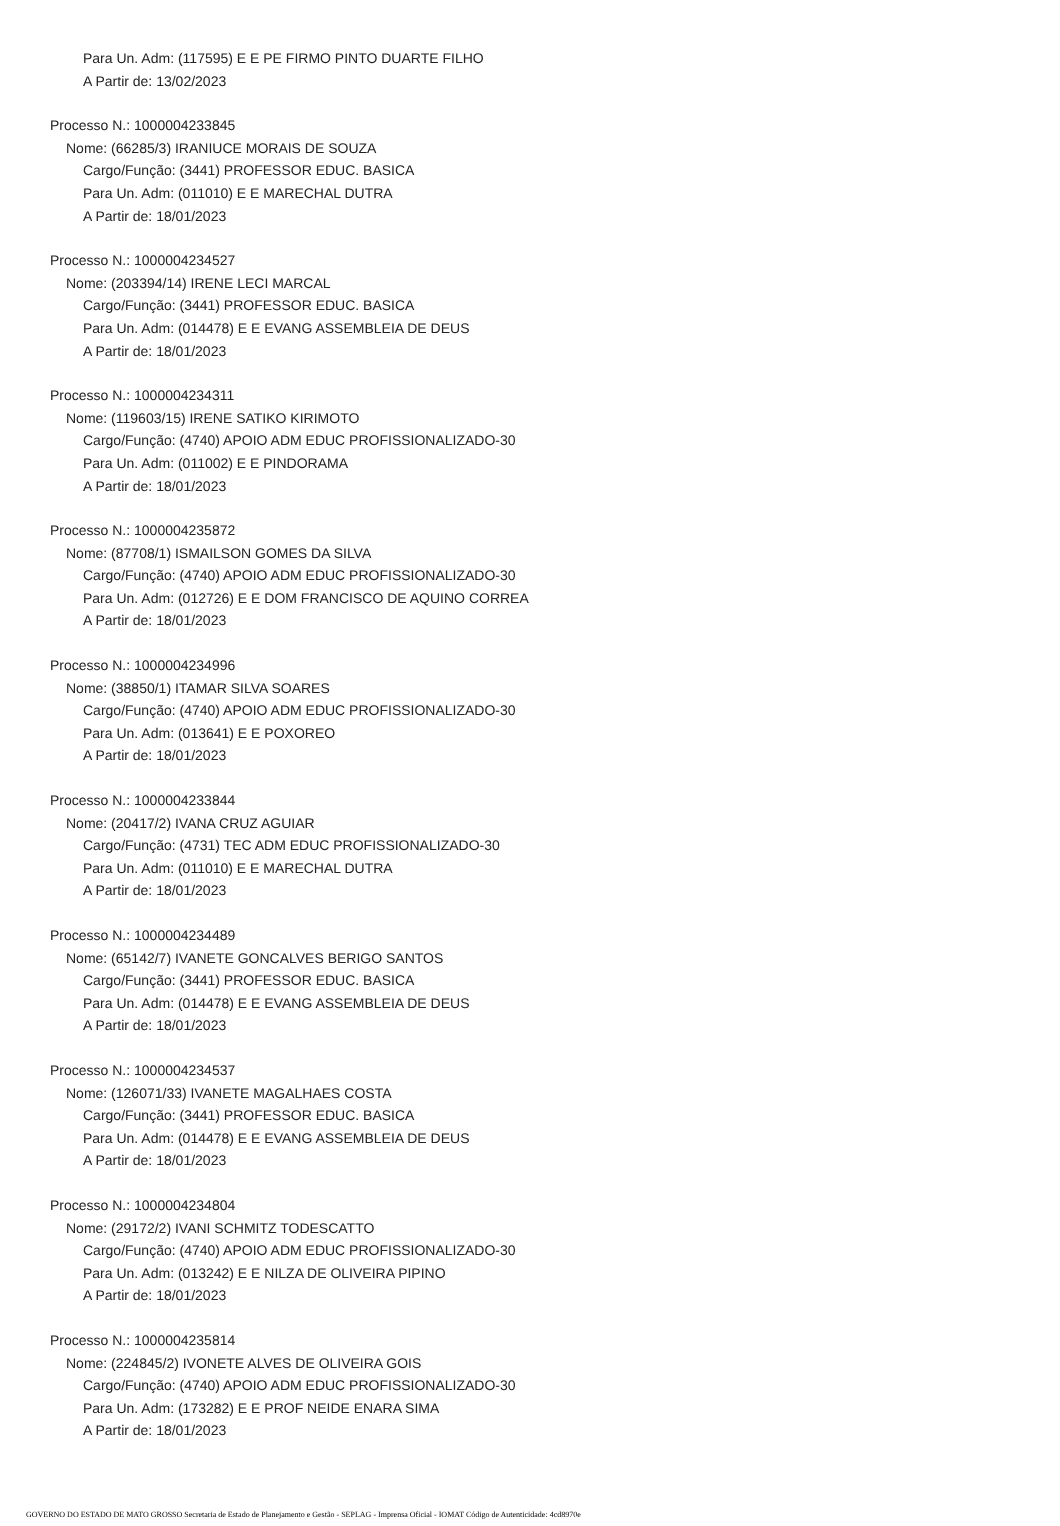Para Un. Adm: (117595) E E PE FIRMO PINTO DUARTE FILHO
A Partir de: 13/02/2023
Processo N.: 1000004233845
Nome: (66285/3) IRANIUCE MORAIS DE SOUZA
Cargo/Função: (3441) PROFESSOR EDUC. BASICA
Para Un. Adm: (011010) E E MARECHAL DUTRA
A Partir de: 18/01/2023
Processo N.: 1000004234527
Nome: (203394/14) IRENE LECI MARCAL
Cargo/Função: (3441) PROFESSOR EDUC. BASICA
Para Un. Adm: (014478) E E EVANG ASSEMBLEIA DE DEUS
A Partir de: 18/01/2023
Processo N.: 1000004234311
Nome: (119603/15) IRENE SATIKO KIRIMOTO
Cargo/Função: (4740) APOIO ADM EDUC PROFISSIONALIZADO-30
Para Un. Adm: (011002) E E PINDORAMA
A Partir de: 18/01/2023
Processo N.: 1000004235872
Nome: (87708/1) ISMAILSON GOMES DA SILVA
Cargo/Função: (4740) APOIO ADM EDUC PROFISSIONALIZADO-30
Para Un. Adm: (012726) E E DOM FRANCISCO DE AQUINO CORREA
A Partir de: 18/01/2023
Processo N.: 1000004234996
Nome: (38850/1) ITAMAR SILVA SOARES
Cargo/Função: (4740) APOIO ADM EDUC PROFISSIONALIZADO-30
Para Un. Adm: (013641) E E POXOREO
A Partir de: 18/01/2023
Processo N.: 1000004233844
Nome: (20417/2) IVANA CRUZ AGUIAR
Cargo/Função: (4731) TEC ADM EDUC PROFISSIONALIZADO-30
Para Un. Adm: (011010) E E MARECHAL DUTRA
A Partir de: 18/01/2023
Processo N.: 1000004234489
Nome: (65142/7) IVANETE GONCALVES BERIGO SANTOS
Cargo/Função: (3441) PROFESSOR EDUC. BASICA
Para Un. Adm: (014478) E E EVANG ASSEMBLEIA DE DEUS
A Partir de: 18/01/2023
Processo N.: 1000004234537
Nome: (126071/33) IVANETE MAGALHAES COSTA
Cargo/Função: (3441) PROFESSOR EDUC. BASICA
Para Un. Adm: (014478) E E EVANG ASSEMBLEIA DE DEUS
A Partir de: 18/01/2023
Processo N.: 1000004234804
Nome: (29172/2) IVANI SCHMITZ TODESCATTO
Cargo/Função: (4740) APOIO ADM EDUC PROFISSIONALIZADO-30
Para Un. Adm: (013242) E E NILZA DE OLIVEIRA PIPINO
A Partir de: 18/01/2023
Processo N.: 1000004235814
Nome: (224845/2) IVONETE ALVES DE OLIVEIRA GOIS
Cargo/Função: (4740) APOIO ADM EDUC PROFISSIONALIZADO-30
Para Un. Adm: (173282) E E PROF NEIDE ENARA SIMA
A Partir de: 18/01/2023
GOVERNO DO ESTADO DE MATO GROSSO Secretaria de Estado de Planejamento e Gestão - SEPLAG - Imprensa Oficial - IOMAT Código de Autenticidade: 4cd8970e